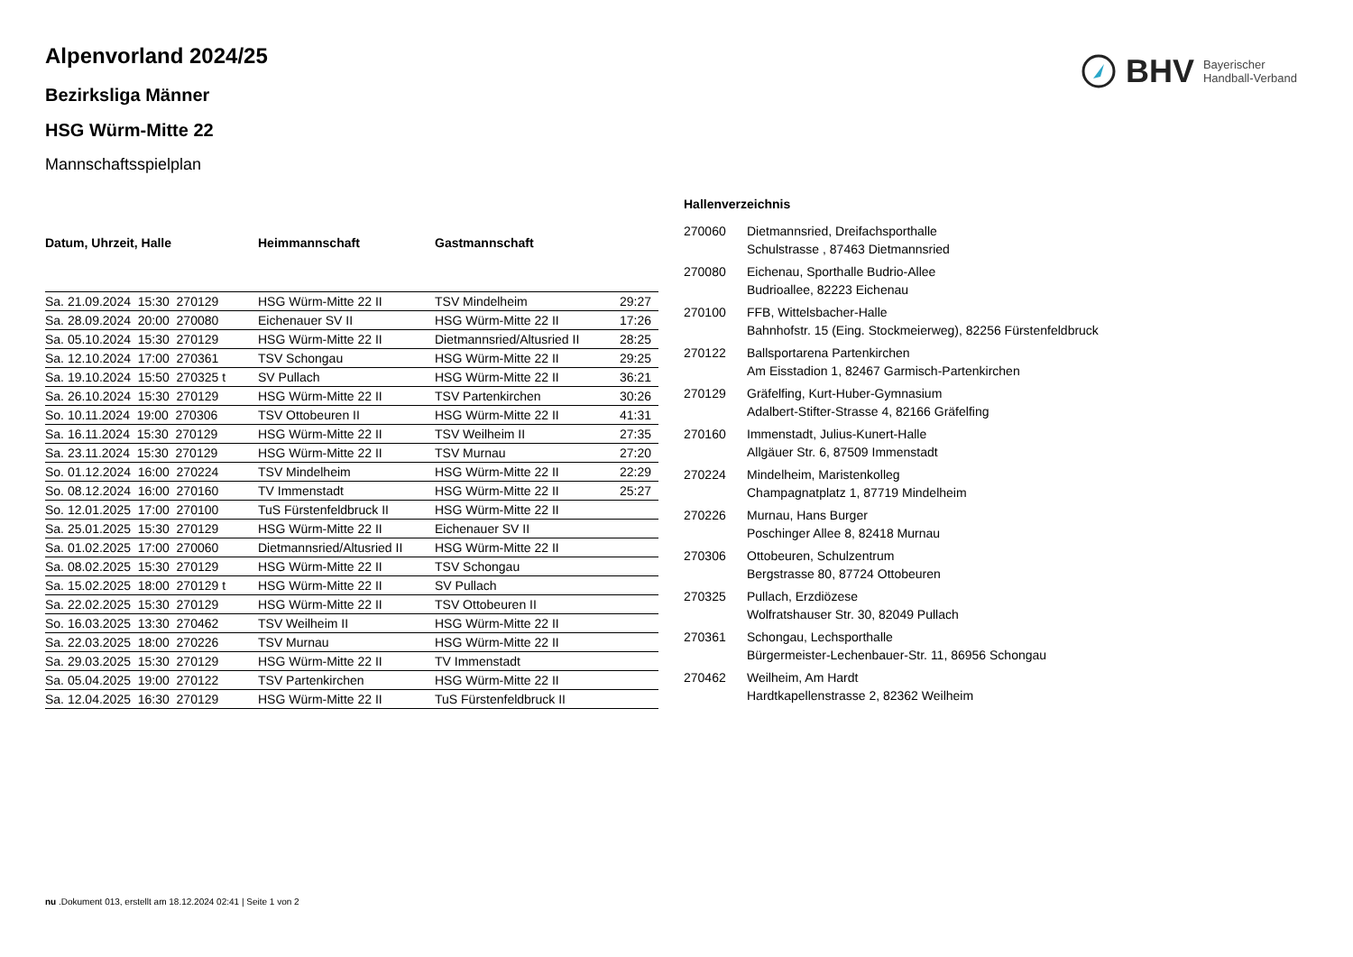BHV Bayerischer
Handball-Verband
Alpenvorland 2024/25
Bezirksliga Männer
HSG Würm-Mitte 22
Mannschaftsspielplan
| Datum, Uhrzeit, Halle | Heimmannschaft | Gastmannschaft | |
| --- | --- | --- | --- |
| Sa. 21.09.2024 15:30 270129 | HSG Würm-Mitte 22 II | TSV Mindelheim | 29:27 |
| Sa. 28.09.2024 20:00 270080 | Eichenauer SV II | HSG Würm-Mitte 22 II | 17:26 |
| Sa. 05.10.2024 15:30 270129 | HSG Würm-Mitte 22 II | Dietmannsried/Altusried II | 28:25 |
| Sa. 12.10.2024 17:00 270361 | TSV Schongau | HSG Würm-Mitte 22 II | 29:25 |
| Sa. 19.10.2024 15:50 270325 t | SV Pullach | HSG Würm-Mitte 22 II | 36:21 |
| Sa. 26.10.2024 15:30 270129 | HSG Würm-Mitte 22 II | TSV Partenkirchen | 30:26 |
| So. 10.11.2024 19:00 270306 | TSV Ottobeuren II | HSG Würm-Mitte 22 II | 41:31 |
| Sa. 16.11.2024 15:30 270129 | HSG Würm-Mitte 22 II | TSV Weilheim II | 27:35 |
| Sa. 23.11.2024 15:30 270129 | HSG Würm-Mitte 22 II | TSV Murnau | 27:20 |
| So. 01.12.2024 16:00 270224 | TSV Mindelheim | HSG Würm-Mitte 22 II | 22:29 |
| So. 08.12.2024 16:00 270160 | TV Immenstadt | HSG Würm-Mitte 22 II | 25:27 |
| So. 12.01.2025 17:00 270100 | TuS Fürstenfeldbruck II | HSG Würm-Mitte 22 II | |
| Sa. 25.01.2025 15:30 270129 | HSG Würm-Mitte 22 II | Eichenauer SV II | |
| Sa. 01.02.2025 17:00 270060 | Dietmannsried/Altusried II | HSG Würm-Mitte 22 II | |
| Sa. 08.02.2025 15:30 270129 | HSG Würm-Mitte 22 II | TSV Schongau | |
| Sa. 15.02.2025 18:00 270129 t | HSG Würm-Mitte 22 II | SV Pullach | |
| Sa. 22.02.2025 15:30 270129 | HSG Würm-Mitte 22 II | TSV Ottobeuren II | |
| So. 16.03.2025 13:30 270462 | TSV Weilheim II | HSG Würm-Mitte 22 II | |
| Sa. 22.03.2025 18:00 270226 | TSV Murnau | HSG Würm-Mitte 22 II | |
| Sa. 29.03.2025 15:30 270129 | HSG Würm-Mitte 22 II | TV Immenstadt | |
| Sa. 05.04.2025 19:00 270122 | TSV Partenkirchen | HSG Würm-Mitte 22 II | |
| Sa. 12.04.2025 16:30 270129 | HSG Würm-Mitte 22 II | TuS Fürstenfeldbruck II | |
Hallenverzeichnis
| 270060 | Dietmannsried, Dreifachsporthalle Schulstrasse , 87463 Dietmannsried |
| 270080 | Eichenau, Sporthalle Budrio-Allee Budrioallee, 82223 Eichenau |
| 270100 | FFB, Wittelsbacher-Halle Bahnhofstr. 15 (Eing. Stockmeierweg), 82256 Fürstenfeldbruck |
| 270122 | Ballsportarena Partenkirchen Am Eisstadion 1, 82467 Garmisch-Partenkirchen |
| 270129 | Gräfelfing, Kurt-Huber-Gymnasium Adalbert-Stifter-Strasse 4, 82166 Gräfelfing |
| 270160 | Immenstadt, Julius-Kunert-Halle Allgäuer Str. 6, 87509 Immenstadt |
| 270224 | Mindelheim, Maristenkolleg Champagnatplatz 1, 87719 Mindelheim |
| 270226 | Murnau, Hans Burger Poschinger Allee 8, 82418 Murnau |
| 270306 | Ottobeuren, Schulzentrum Bergstrasse 80, 87724 Ottobeuren |
| 270325 | Pullach, Erzdiözese Wolfratshauser Str. 30, 82049 Pullach |
| 270361 | Schongau, Lechsporthalle Bürgermeister-Lechenbauer-Str. 11, 86956 Schongau |
| 270462 | Weilheim, Am Hardt Hardtkapellenstrasse 2, 82362 Weilheim |
nu .Dokument 013, erstellt am 18.12.2024 02:41 | Seite 1 von 2